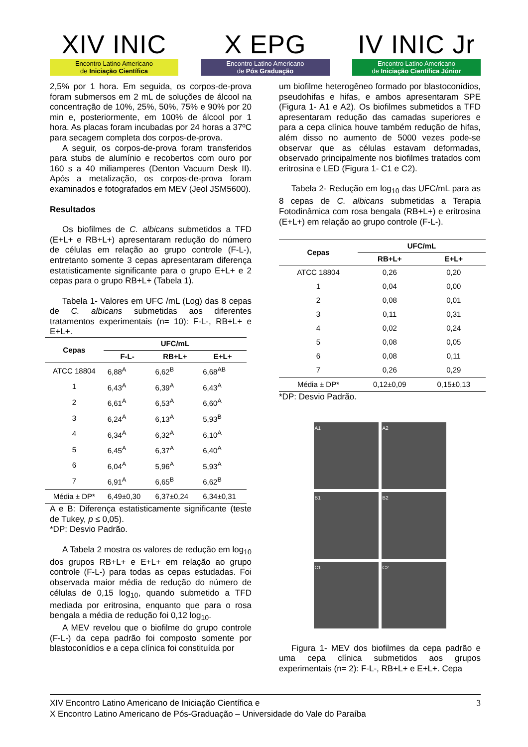XIV INIC
Encontro Latino Americano
de Iniciação Científica
X EPG
Encontro Latino Americano
de Pós Graduação
IV INIC Jr
Encontro Latino Americano
de Iniciação Científica Júnior
2,5% por 1 hora. Em seguida, os corpos-de-prova foram submersos em 2 mL de soluções de álcool na concentração de 10%, 25%, 50%, 75% e 90% por 20 min e, posteriormente, em 100% de álcool por 1 hora. As placas foram incubadas por 24 horas a 37ºC para secagem completa dos corpos-de-prova.
A seguir, os corpos-de-prova foram transferidos para stubs de alumínio e recobertos com ouro por 160 s a 40 miliamperes (Denton Vacuum Desk II). Após a metalização, os corpos-de-prova foram examinados e fotografados em MEV (Jeol JSM5600).
Resultados
Os biofilmes de C. albicans submetidos a TFD (E+L+ e RB+L+) apresentaram redução do número de células em relação ao grupo controle (F-L-), entretanto somente 3 cepas apresentaram diferença estatisticamente significante para o grupo E+L+ e 2 cepas para o grupo RB+L+ (Tabela 1).
Tabela 1- Valores em UFC /mL (Log) das 8 cepas de C. albicans submetidas aos diferentes tratamentos experimentais (n= 10): F-L-, RB+L+ e E+L+.
| Cepas | UFC/mL | | |
| --- | --- | --- | --- |
| | F-L- | RB+L+ | E+L+ |
| ATCC 18804 | 6,88<sup>A</sup> | 6,62<sup>B</sup> | 6,68<sup>AB</sup> |
| 1 | 6,43<sup>A</sup> | 6,39<sup>A</sup> | 6,43<sup>A</sup> |
| 2 | 6,61<sup>A</sup> | 6,53<sup>A</sup> | 6,60<sup>A</sup> |
| 3 | 6,24<sup>A</sup> | 6,13<sup>A</sup> | 5,93<sup>B</sup> |
| 4 | 6,34<sup>A</sup> | 6,32<sup>A</sup> | 6,10<sup>A</sup> |
| 5 | 6,45<sup>A</sup> | 6,37<sup>A</sup> | 6,40<sup>A</sup> |
| 6 | 6,04<sup>A</sup> | 5,96<sup>A</sup> | 5,93<sup>A</sup> |
| 7 | 6,91<sup>A</sup> | 6,65<sup>B</sup> | 6,62<sup>B</sup> |
| Média ± DP* | 6,49±0,30 | 6,37±0,24 | 6,34±0,31 |
A e B: Diferença estatisticamente significante (teste de Tukey, p ≤ 0,05).
*DP: Desvio Padrão.
A Tabela 2 mostra os valores de redução em log<sub>10</sub> dos grupos RB+L+ e E+L+ em relação ao grupo controle (F-L-) para todas as cepas estudadas. Foi observada maior média de redução do número de células de 0,15 log<sub>10</sub>, quando submetido a TFD mediada por eritrosina, enquanto que para o rosa bengala a média de redução foi 0,12 log<sub>10</sub>.
A MEV revelou que o biofilme do grupo controle (F-L-) da cepa padrão foi composto somente por blastoconídios e a cepa clínica foi constituída por
um biofilme heterogêneo formado por blastoconídios, pseudohifas e hifas, e ambos apresentaram SPE (Figura 1- A1 e A2). Os biofilmes submetidos a TFD apresentaram redução das camadas superiores e para a cepa clínica houve também redução de hifas, além disso no aumento de 5000 vezes pode-se observar que as células estavam deformadas, observado principalmente nos biofilmes tratados com eritrosina e LED (Figura 1- C1 e C2).
Tabela 2- Redução em log<sub>10</sub> das UFC/mL para as 8 cepas de C. albicans submetidas a Terapia Fotodinâmica com rosa bengala (RB+L+) e eritrosina (E+L+) em relação ao grupo controle (F-L-).
| Cepas | UFC/mL | |
| --- | --- | --- |
| | RB+L+ | E+L+ |
| ATCC 18804 | 0,26 | 0,20 |
| 1 | 0,04 | 0,00 |
| 2 | 0,08 | 0,01 |
| 3 | 0,11 | 0,31 |
| 4 | 0,02 | 0,24 |
| 5 | 0,08 | 0,05 |
| 6 | 0,08 | 0,11 |
| 7 | 0,26 | 0,29 |
| Média ± DP* | 0,12±0,09 | 0,15±0,13 |
*DP: Desvio Padrão.
A1
A2
B1
B2
C1
C2
Figura 1- MEV dos biofilmes da cepa padrão e uma cepa clínica submetidos aos grupos experimentais (n= 2): F-L-, RB+L+ e E+L+. Cepa
XIV Encontro Latino Americano de Iniciação Científica e
X Encontro Latino Americano de Pós-Graduação – Universidade do Vale do Paraíba
3